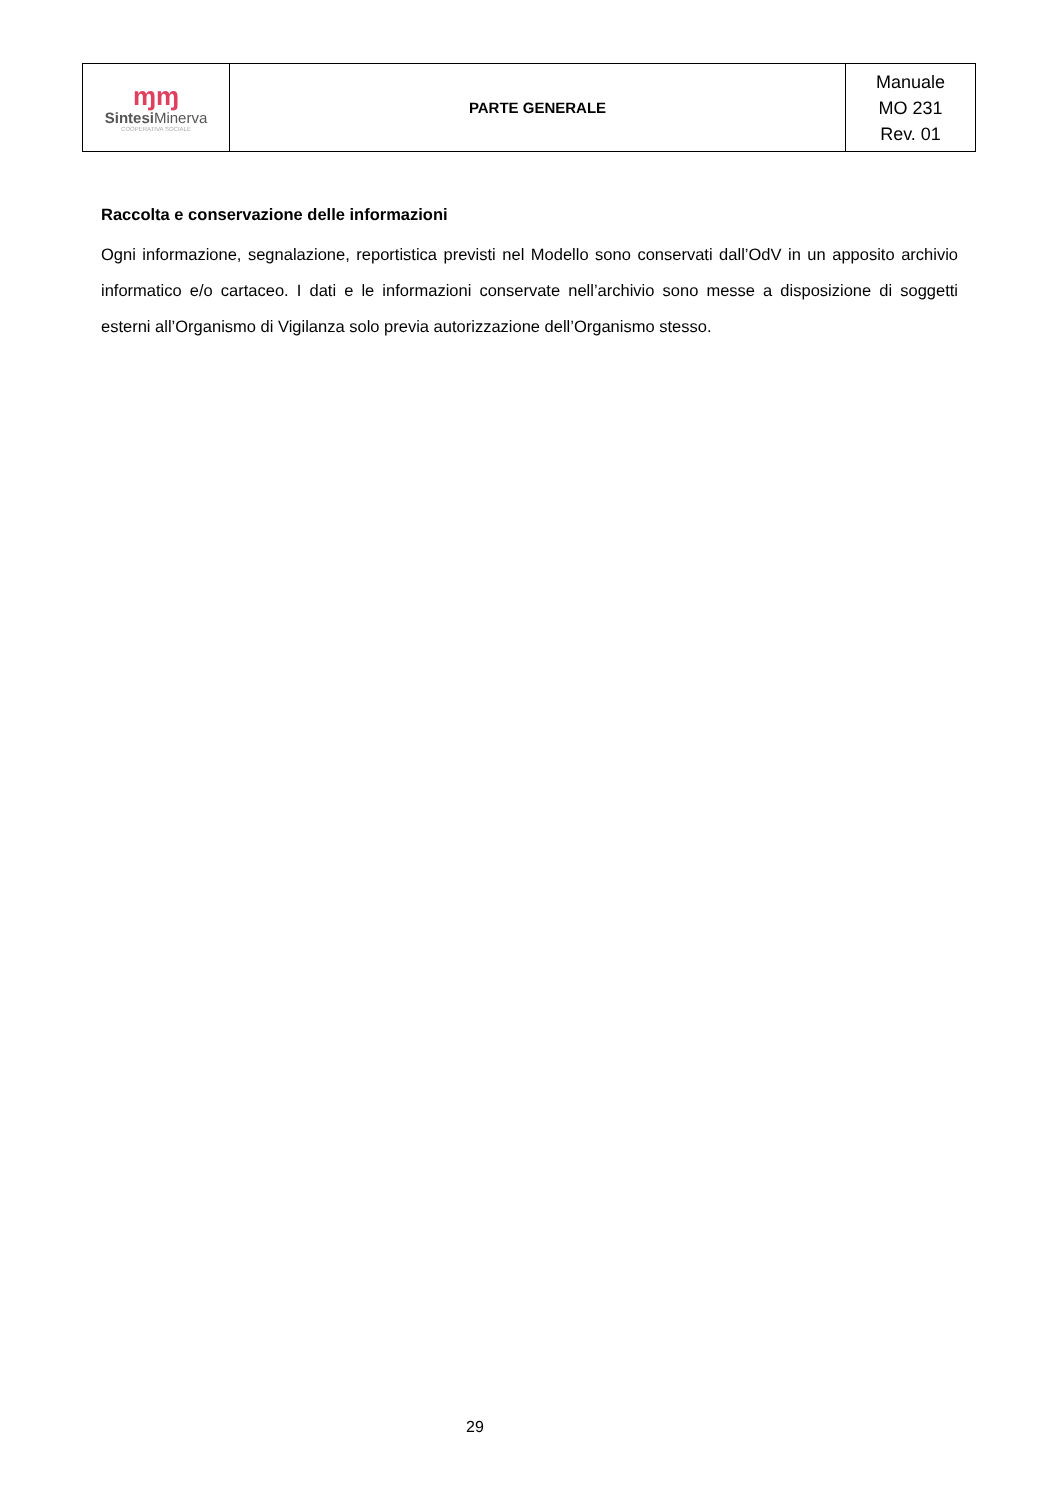| ɱɱ Sintesi Minerva COOPERATIVA SOCIALE | PARTE GENERALE | Manuale MO 231 Rev. 01 |
Raccolta e conservazione delle informazioni
Ogni informazione, segnalazione, reportistica previsti nel Modello sono conservati dall’OdV in un apposito archivio informatico e/o cartaceo. I dati e le informazioni conservate nell’archivio sono messe a disposizione di soggetti esterni all’Organismo di Vigilanza solo previa autorizzazione dell’Organismo stesso.
29